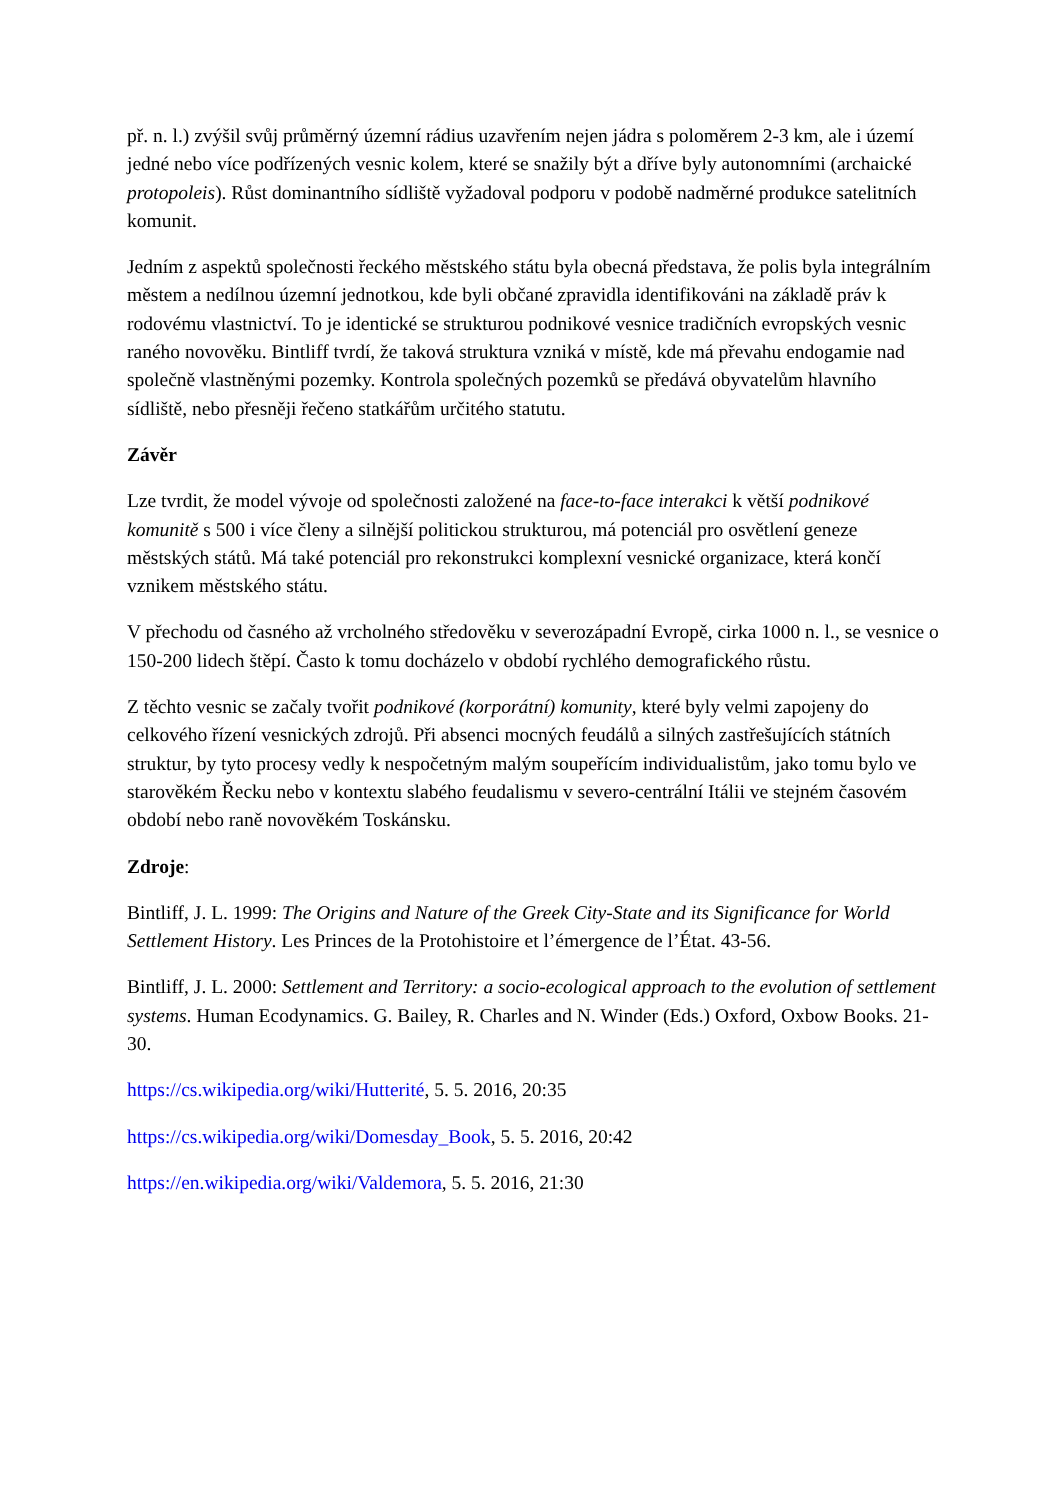př. n. l.) zvýšil svůj průměrný územní rádius uzavřením nejen jádra s poloměrem 2-3 km, ale i území jedné nebo více podřízených vesnic kolem, které se snažily být a dříve byly autonomními (archaické protopoleis). Růst dominantního sídliště vyžadoval podporu v podobě nadměrné produkce satelitních komunit.
Jedním z aspektů společnosti řeckého městského státu byla obecná představa, že polis byla integrálním městem a nedílnou územní jednotkou, kde byli občané zpravidla identifikováni na základě práv k rodovému vlastnictví. To je identické se strukturou podnikové vesnice tradičních evropských vesnic raného novověku. Bintliff tvrdí, že taková struktura vzniká v místě, kde má převahu endogamie nad společně vlastněnými pozemky. Kontrola společných pozemků se předává obyvatelům hlavního sídliště, nebo přesněji řečeno statkářům určitého statutu.
Závěr
Lze tvrdit, že model vývoje od společnosti založené na face-to-face interakci k větší podnikové komunitě s 500 i více členy a silnější politickou strukturou, má potenciál pro osvětlení geneze městských států. Má také potenciál pro rekonstrukci komplexní vesnické organizace, která končí vznikem městského státu.
V přechodu od časného až vrcholného středověku v severozápadní Evropě, cirka 1000 n. l., se vesnice o 150-200 lidech štěpí. Často k tomu docházelo v období rychlého demografického růstu.
Z těchto vesnic se začaly tvořit podnikové (korporátní) komunity, které byly velmi zapojeny do celkového řízení vesnických zdrojů. Při absenci mocných feudálů a silných zastřešujících státních struktur, by tyto procesy vedly k nespočetným malým soupeřícím individualistům, jako tomu bylo ve starověkém Řecku nebo v kontextu slabého feudalismu v severo-centrální Itálii ve stejném časovém období nebo raně novověkém Toskánsku.
Zdroje:
Bintliff, J. L. 1999: The Origins and Nature of the Greek City-State and its Significance for World Settlement History. Les Princes de la Protohistoire et l’émergence de l’État. 43-56.
Bintliff, J. L. 2000: Settlement and Territory: a socio-ecological approach to the evolution of settlement systems. Human Ecodynamics. G. Bailey, R. Charles and N. Winder (Eds.) Oxford, Oxbow Books. 21-30.
https://cs.wikipedia.org/wiki/Hutterité, 5. 5. 2016, 20:35
https://cs.wikipedia.org/wiki/Domesday_Book, 5. 5. 2016, 20:42
https://en.wikipedia.org/wiki/Valdemora, 5. 5. 2016, 21:30